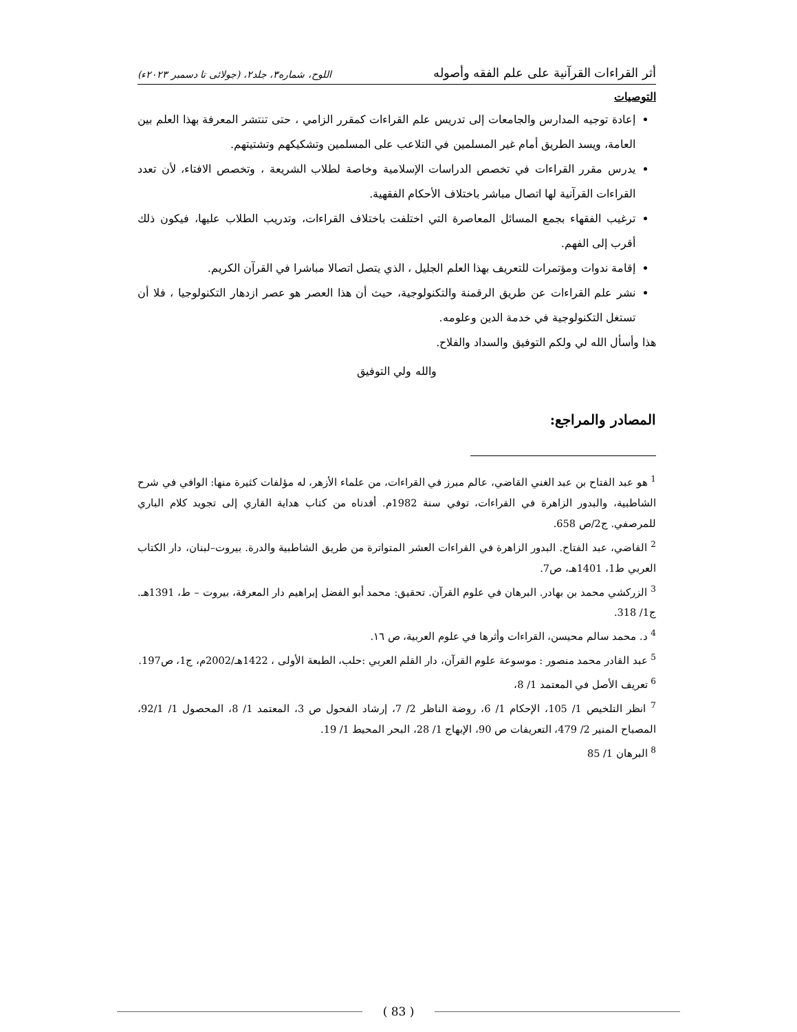أثر القراءات القرآنية على علم الفقه وأصوله اللوح، شماره۳، جلد۲، (جولائی تا دسمبر ۲۰۲۳ء)
التوصيات
إعادة توجيه المدارس والجامعات إلى تدريس علم القراءات كمقرر الزامي ، حتى تنتشر المعرفة بهذا العلم بين العامة، ويسد الطريق أمام غير المسلمين في التلاعب على المسلمين وتشكيكهم وتشتيتهم.
يدرس مقرر القراءات في تخصص الدراسات الإسلامية وخاصة لطلاب الشريعة ، وتخصص الافتاء، لأن تعدد القراءات القرآنية لها اتصال مباشر باختلاف الأحكام الفقهية.
ترغيب الفقهاء بجمع المسائل المعاصرة التي اختلفت باختلاف القراءات، وتدريب الطلاب عليها، فيكون ذلك أقرب إلى الفهم.
إقامة ندوات ومؤتمرات للتعريف بهذا العلم الجليل ، الذي يتصل اتصالا مباشرا في القرآن الكريم.
نشر علم القراءات عن طريق الرقمنة والتكنولوجية، حيث أن هذا العصر هو عصر ازدهار التكنولوجيا ، فلا أن تستغل التكنولوجية في خدمة الدين وعلومه.
هذا وأسأل الله لي ولكم التوفيق والسداد والفلاح.
والله ولي التوفيق
المصادر والمراجع:
<sup>1</sup> هو عبد الفتاح بن عبد الغني القاضي، عالم مبرز في القراءات، من علماء الأزهر، له مؤلفات كثيرة منها: الوافي في شرح الشاطبية، والبدور الزاهرة في القراءات، توفي سنة 1982م. أفدناه من كتاب هداية القاري إلى تجويد كلام الباري للمرصفي. ج2/ص 658.
<sup>2</sup> القاضي، عبد الفتاح. البدور الزاهرة في القراءات العشر المتواترة من طريق الشاطبية والدرة. بيروت–لبنان، دار الكتاب العربي ط1، 1401هـ، ص7.
<sup>3</sup> الزركشي محمد بن بهادر. البرهان في علوم القرآن. تحقيق: محمد أبو الفضل إبراهيم دار المعرفة، بيروت – ط، 1391هـ. ج1/ 318.
<sup>4</sup> د. محمد سالم محيسن، القراءات وأثرها في علوم العربية، ص ١٦.
<sup>5</sup> عبد القادر محمد منصور : موسوعة علوم القرآن، دار القلم العربي :حلب، الطبعة الأولى ، 1422هـ/2002م، ج1، ص197.
<sup>6</sup> تعريف الأصل في المعتمد 1/ 8،
<sup>7</sup> انظر التلخيص 1/ 105، الإحكام 1/ 6، روضة الناظر 2/ 7، إرشاد الفحول ص 3، المعتمد 1/ 8، المحصول 1/ 92/1، المصباح المنير 2/ 479، التعريفات ص 90، الإبهاج 1/ 28، البحر المحيط 1/ 19.
<sup>8</sup> البرهان 1/ 85
( 83 )